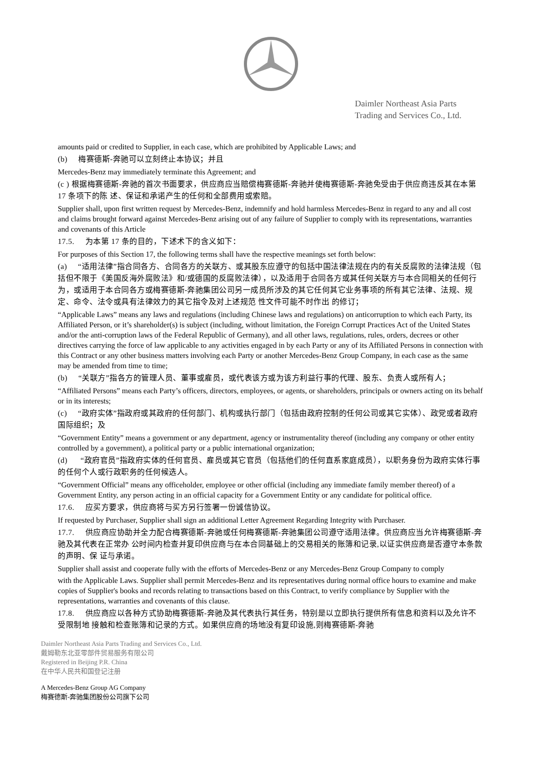Daimler Northeast Asia Parts
Trading and Services Co., Ltd.
amounts paid or credited to Supplier, in each case, which are prohibited by Applicable Laws; and
(b) 梅赛德斯-奔驰可以立刻终止本协议；并且
Mercedes-Benz may immediately terminate this Agreement; and
(c ) 根据梅赛德斯-奔驰的首次书面要求，供应商应当赔偿梅赛德斯-奔驰并使梅赛德斯-奔驰免受由于供应商违反其在本第 17 条项下的陈 述、保证和承诺产生的任何和全部费用或索赔。
Supplier shall, upon first written request by Mercedes-Benz, indemnify and hold harmless Mercedes-Benz in regard to any and all cost and claims brought forward against Mercedes-Benz arising out of any failure of Supplier to comply with its representations, warranties and covenants of this Article
17.5. 为本第 17 条的目的，下述术下的含义如下：
For purposes of this Section 17, the following terms shall have the respective meanings set forth below:
(a) “适用法律”指合同各方、合同各方的关联方、或其股东应遵守的包括中国法律法规在内的有关反腐败的法律法规（包括但不限于《美国反海外腐败法》和/或德国的反腐败法律），以及适用于合同各方或其任何关联方与本合同相关的任何行为，或适用于本合同各方或梅赛德斯-奔驰集团公司另一成员所涉及的其它任何其它业务事项的所有其它法律、法规、规定、命令、法令或具有法律效力的其它指令及对上述规范 性文件可能不时作出 的修订；
“Applicable Laws” means any laws and regulations (including Chinese laws and regulations) on anticorruption to which each Party, its Affiliated Person, or it’s shareholder(s) is subject (including, without limitation, the Foreign Corrupt Practices Act of the United States and/or the anti-corruption laws of the Federal Republic of Germany), and all other laws, regulations, rules, orders, decrees or other directives carrying the force of law applicable to any activities engaged in by each Party or any of its Affiliated Persons in connection with this Contract or any other business matters involving each Party or another Mercedes-Benz Group Company, in each case as the same may be amended from time to time;
(b) “关联方”指各方的管理人员、董事或雇员，或代表该方或为该方利益行事的代理、股东、负责人或所有人；
“Affiliated Persons” means each Party’s officers, directors, employees, or agents, or shareholders, principals or owners acting on its behalf or in its interests;
(c) “政府实体”指政府或其政府的任何部门、机构或执行部门（包括由政府控制的任何公司或其它实体）、政党或者政府国际组织；及
“Government Entity” means a government or any department, agency or instrumentality thereof (including any company or other entity controlled by a government), a political party or a public international organization;
(d) “政府官员”指政府实体的任何官员、雇员或其它官员（包括他们的任何直系家庭成员），以职务身份为政府实体行事的任何个人或行政职务的任何候选人。
“Government Official” means any officeholder, employee or other official (including any immediate family member thereof) of a Government Entity, any person acting in an official capacity for a Government Entity or any candidate for political office.
17.6. 应买方要求，供应商将与买方另行签署一份诚信协议。
If requested by Purchaser, Supplier shall sign an additional Letter Agreement Regarding Integrity with Purchaser.
17.7. 供应商应协助并全力配合梅赛德斯-奔驰或任何梅赛德斯-奔驰集团公司遵守适用法律。供应商应当允许梅赛德斯-奔驰及其代表在正常办 公时间内检查并复印供应商与在本合同基础上的交易相关的账簿和记录,以证实供应商是否遵守本条款的声明、保 证与承诺。
Supplier shall assist and cooperate fully with the efforts of Mercedes-Benz or any Mercedes-Benz Group Company to comply
with the Applicable Laws. Supplier shall permit Mercedes-Benz and its representatives during normal office hours to examine and make copies of Supplier's books and records relating to transactions based on this Contract, to verify compliance by Supplier with the representations, warranties and covenants of this clause.
17.8. 供应商应以各种方式协助梅赛德斯-奔驰及其代表执行其任务，特别是以立即执行提供所有信息和资料以及允许不受限制地 接触和检查账簿和记录的方式。如果供应商的场地没有复印设施,则梅赛德斯-奔驰
Daimler Northeast Asia Parts Trading and Services Co., Ltd.
戴姆勒东北亚零部件贸易服务有限公司
Registered in Beijing P.R. China
在中华人民共和国登记注册
A Mercedes-Benz Group AG Company
梅赛德斯-奔驰集团股份公司旗下公司